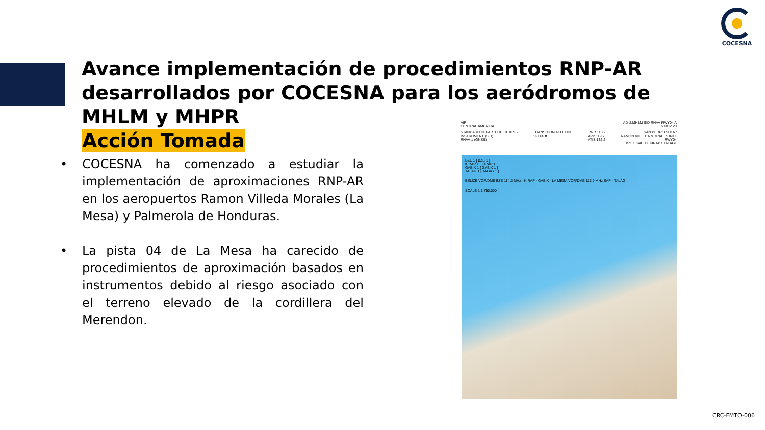COCESNA
Avance implementación de procedimientos RNP-AR desarrollados por COCESNA para los aeródromos de MHLM y MHPR
Acción Tomada
• COCESNA ha comenzado a estudiar la implementación de aproximaciones RNP-AR en los aeropuertos Ramon Villeda Morales (La Mesa) y Palmerola de Honduras.
• La pista 04 de La Mesa ha carecido de procedimientos de aproximación basados en instrumentos debido al riesgo asociado con el terreno elevado de la cordillera del Merendon.
AIP
CENTRAL AMERICA
AD-2.MHLM SID RNAV RWY04 A
5 NOV 20
STANDARD DEPARTURE CHART -
INSTRUMENT (SID)
RNAV 1 (GNSS)
TRANSITION ALTITUDE
19 000 ft
TWR 118.2
APP 119.7
ATIS 132.2
SAN PEDRO SULA /
RAMON VILLEDA MORALES INTL
RWY04
BZE1 GABIX1 KIRAP1 TALAG1
BZE 1 [ BZE 1 ]
KIRAP 1 [ KIRAP 1 ]
GABIX 1 [ GABIX 1 ]
TALAG 1 [ TALAG 1 ]
BELIZE VOR/DME BZE 114.3 MHz · KIRAP · GABIX · LA MESA VOR/DME 113.9 MHz SAP · TALAG
SCALE 1:1.750.000
CRC-FMTO-006